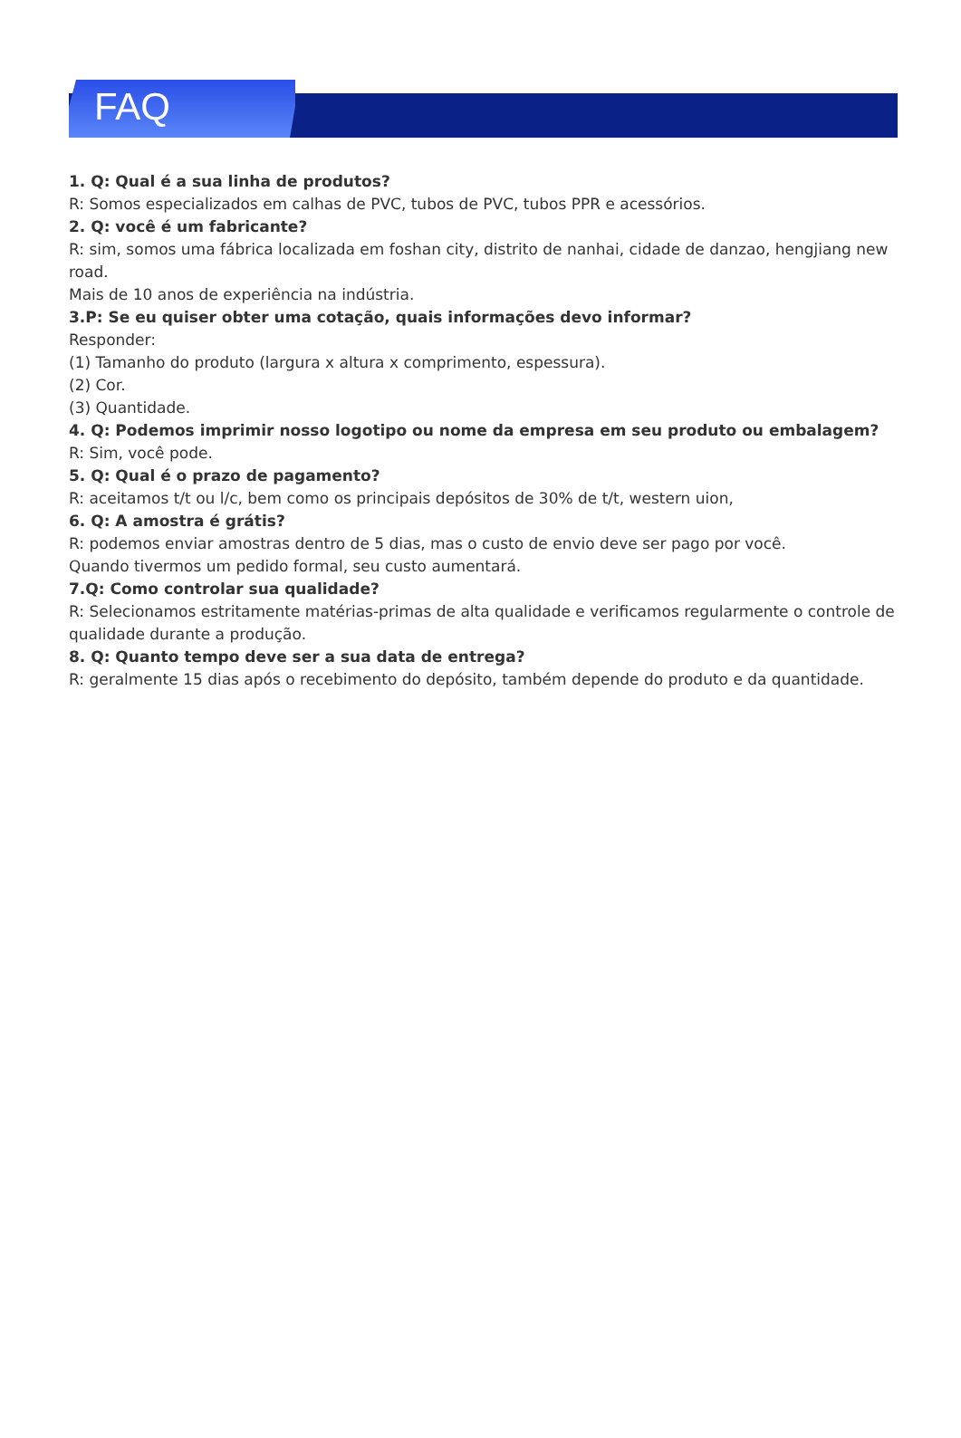FAQ
1. Q: Qual é a sua linha de produtos?
R: Somos especializados em calhas de PVC, tubos de PVC, tubos PPR e acessórios.
2. Q: você é um fabricante?
R: sim, somos uma fábrica localizada em foshan city, distrito de nanhai, cidade de danzao, hengjiang new road.
Mais de 10 anos de experiência na indústria.
3.P: Se eu quiser obter uma cotação, quais informações devo informar?
Responder:
(1) Tamanho do produto (largura x altura x comprimento, espessura).
(2) Cor.
(3) Quantidade.
4. Q: Podemos imprimir nosso logotipo ou nome da empresa em seu produto ou embalagem?
R: Sim, você pode.
5. Q: Qual é o prazo de pagamento?
R: aceitamos t/t ou l/c, bem como os principais depósitos de 30% de t/t, western uion,
6. Q: A amostra é grátis?
R: podemos enviar amostras dentro de 5 dias, mas o custo de envio deve ser pago por você.
Quando tivermos um pedido formal, seu custo aumentará.
7.Q: Como controlar sua qualidade?
R: Selecionamos estritamente matérias-primas de alta qualidade e verificamos regularmente o controle de qualidade durante a produção.
8. Q: Quanto tempo deve ser a sua data de entrega?
R: geralmente 15 dias após o recebimento do depósito, também depende do produto e da quantidade.